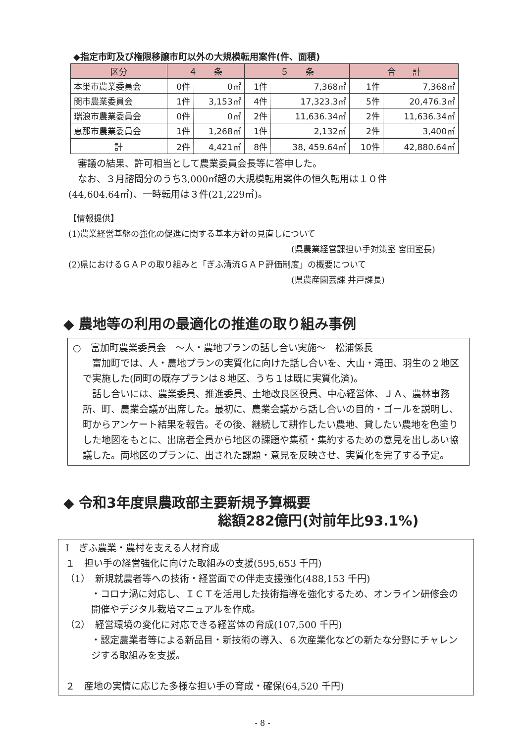◆指定市町及び権限移譲市町以外の大規模転用案件(件、面積)
| 区分 | ４ 条 | | ５ 条 | | 合 計 | |
| --- | --- | --- | --- | --- | --- | --- |
| 本巣市農業委員会 | 0件 | 0㎡ | 1件 | 7,368㎡ | 1件 | 7,368㎡ |
| 関市農業委員会 | 1件 | 3,153㎡ | 4件 | 17,323.3㎡ | 5件 | 20,476.3㎡ |
| 瑞浪市農業委員会 | 0件 | 0㎡ | 2件 | 11,636.34㎡ | 2件 | 11,636.34㎡ |
| 恵那市農業委員会 | 1件 | 1,268㎡ | 1件 | 2,132㎡ | 2件 | 3,400㎡ |
| 計 | 2件 | 4,421㎡ | 8件 | 38, 459.64㎡ | 10件 | 42,880.64㎡ |
　審議の結果、許可相当として農業委員会長等に答申した。
　なお、３月諮問分のうち3,000㎡超の大規模転用案件の恒久転用は１０件
(44,604.64㎡)、一時転用は３件(21,229㎡)。
【情報提供】
(1)農業経営基盤の強化の促進に関する基本方針の見直しについて
(県農業経営課担い手対策室 宮田室長)
(2)県におけるＧＡＰの取り組みと「ぎふ清流ＧＡＰ評価制度」の概要について
(県農産園芸課 井戸課長)
◆ 農地等の利用の最適化の推進の取り組み事例
○　富加町農業委員会　～人・農地プランの話し合い実施～　松浦係長
　富加町では、人・農地プランの実質化に向けた話し合いを、大山・滝田、羽生の２地区で実施した(同町の既存プランは８地区、うち１は既に実質化済)。
　話し合いには、農業委員、推進委員、土地改良区役員、中心経営体、ＪＡ、農林事務所、町、農業会議が出席した。最初に、農業会議から話し合いの目的・ゴールを説明し、町からアンケート結果を報告。その後、継続して耕作したい農地、貸したい農地を色塗りした地図をもとに、出席者全員から地区の課題や集積・集約するための意見を出しあい協議した。両地区のプランに、出された課題・意見を反映させ、実質化を完了する予定。
◆ 令和3年度県農政部主要新規予算概要
総額282億円(対前年比93.1%)
Ⅰ　ぎふ農業・農村を支える人材育成
１　担い手の経営強化に向けた取組みの支援(595,653 千円)
（1）　新規就農者等への技術・経営面での伴走支援強化(488,153 千円)
・コロナ渦に対応し、ＩＣＴを活用した技術指導を強化するため、オンライン研修会の開催やデジタル栽培マニュアルを作成。
（2）　経営環境の変化に対応できる経営体の育成(107,500 千円)
・認定農業者等による新品目・新技術の導入、６次産業化などの新たな分野にチャレンジする取組みを支援。
２　産地の実情に応じた多様な担い手の育成・確保(64,520 千円)
- 8 -